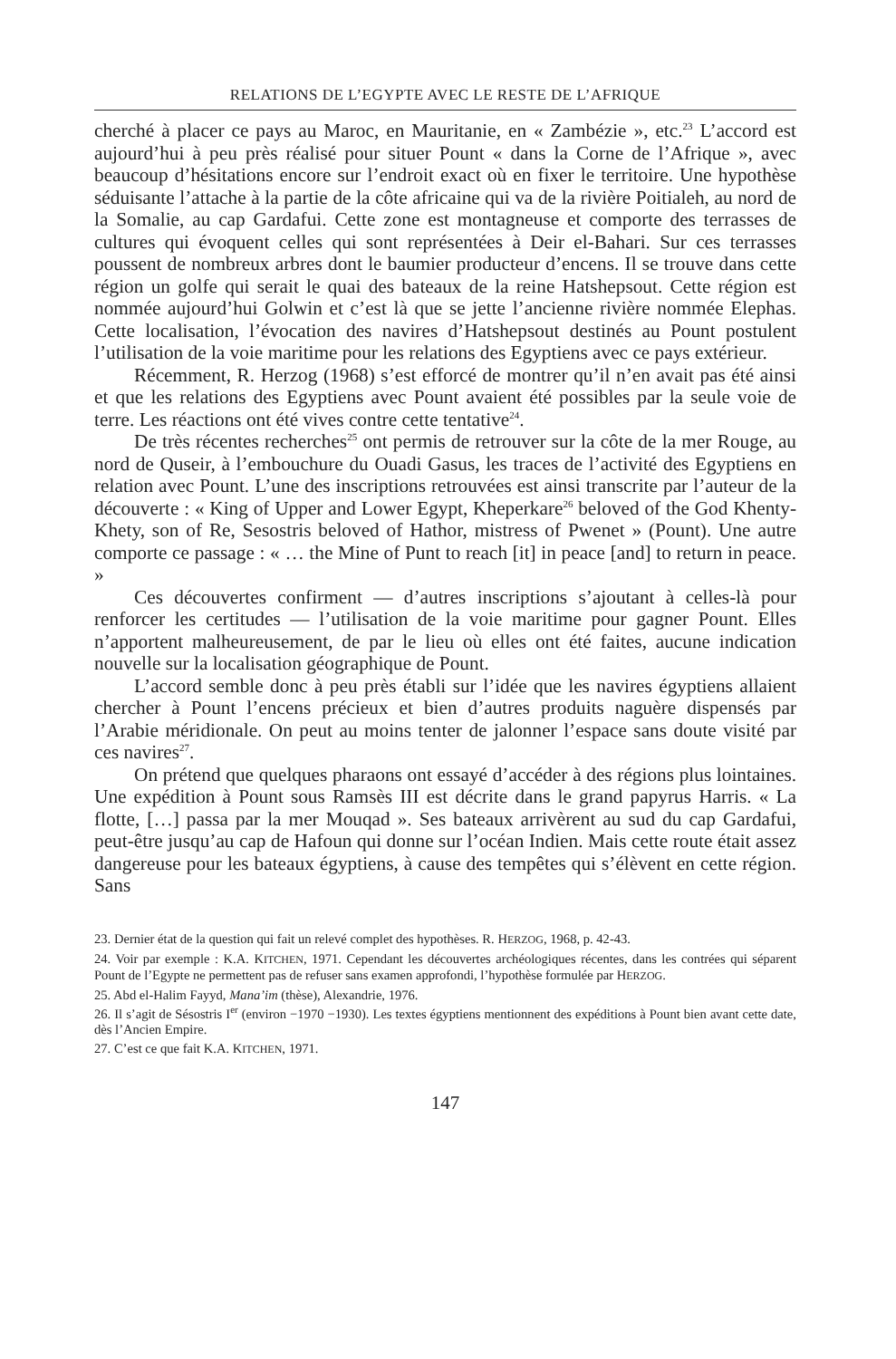RELATIONS DE L’EGYPTE AVEC LE RESTE DE L’AFRIQUE
cherché à placer ce pays au Maroc, en Mauritanie, en « Zambézie », etc.<sup>23</sup> L’accord est aujourd’hui à peu près réalisé pour situer Pount « dans la Corne de l’Afrique », avec beaucoup d’hésitations encore sur l’endroit exact où en fixer le territoire. Une hypothèse séduisante l’attache à la partie de la côte africaine qui va de la rivière Poitialeh, au nord de la Somalie, au cap Gardafui. Cette zone est montagneuse et comporte des terrasses de cultures qui évoquent celles qui sont représentées à Deir el-Bahari. Sur ces terrasses poussent de nombreux arbres dont le baumier producteur d’encens. Il se trouve dans cette région un golfe qui serait le quai des bateaux de la reine Hatshepsout. Cette région est nommée aujourd’hui Golwin et c’est là que se jette l’ancienne rivière nommée Elephas. Cette localisation, l’évocation des navires d’Hatshepsout destinés au Pount postulent l’utilisation de la voie maritime pour les relations des Egyptiens avec ce pays extérieur.
Récemment, R. Herzog (1968) s’est efforcé de montrer qu’il n’en avait pas été ainsi et que les relations des Egyptiens avec Pount avaient été possibles par la seule voie de terre. Les réactions ont été vives contre cette tentative<sup>24</sup>.
De très récentes recherches<sup>25</sup> ont permis de retrouver sur la côte de la mer Rouge, au nord de Quseir, à l’embouchure du Ouadi Gasus, les traces de l’activité des Egyptiens en relation avec Pount. L’une des inscriptions retrouvées est ainsi transcrite par l’auteur de la découverte : « King of Upper and Lower Egypt, Kheperkare<sup>26</sup> beloved of the God Khenty-Khety, son of Re, Sesostris beloved of Hathor, mistress of Pwenet » (Pount). Une autre comporte ce passage : « … the Mine of Punt to reach [it] in peace [and] to return in peace. »
Ces découvertes confirment — d’autres inscriptions s’ajoutant à celles-là pour renforcer les certitudes — l’utilisation de la voie maritime pour gagner Pount. Elles n’apportent malheureusement, de par le lieu où elles ont été faites, aucune indication nouvelle sur la localisation géographique de Pount.
L’accord semble donc à peu près établi sur l’idée que les navires égyptiens allaient chercher à Pount l’encens précieux et bien d’autres produits naguère dispensés par l’Arabie méridionale. On peut au moins tenter de jalonner l’espace sans doute visité par ces navires<sup>27</sup>.
On prétend que quelques pharaons ont essayé d’accéder à des régions plus lointaines. Une expédition à Pount sous Ramsès III est décrite dans le grand papyrus Harris. « La flotte, […] passa par la mer Mouqad ». Ses bateaux arrivèrent au sud du cap Gardafui, peut-être jusqu’au cap de Hafoun qui donne sur l’océan Indien. Mais cette route était assez dangereuse pour les bateaux égyptiens, à cause des tempêtes qui s’élèvent en cette région. Sans
23. Dernier état de la question qui fait un relevé complet des hypothèses. R. HERZOG, 1968, p. 42-43.
24. Voir par exemple : K.A. KITCHEN, 1971. Cependant les découvertes archéologiques récentes, dans les contrées qui séparent Pount de l’Egypte ne permettent pas de refuser sans examen approfondi, l’hypothèse formulée par HERZOG.
25. Abd el-Halim Fayyd, Mana’im (thèse), Alexandrie, 1976.
26. Il s’agit de Sésostris I<sup>er</sup> (environ −1970 −1930). Les textes égyptiens mentionnent des expéditions à Pount bien avant cette date, dès l’Ancien Empire.
27. C’est ce que fait K.A. KITCHEN, 1971.
147